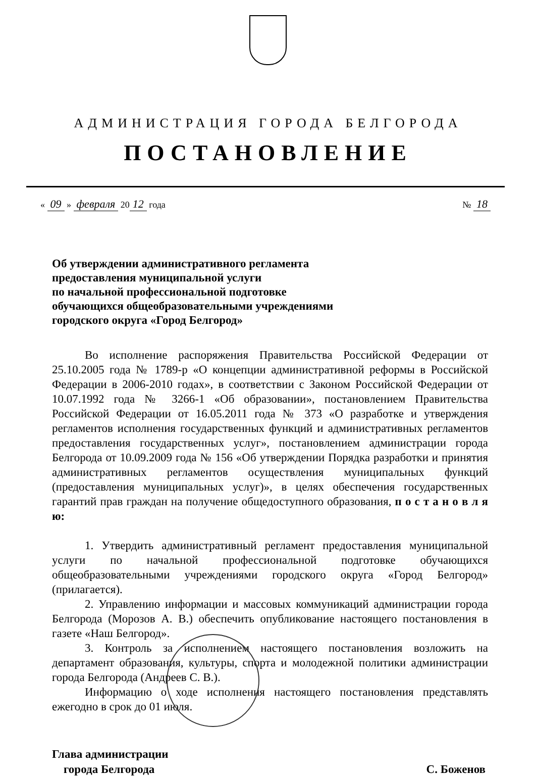АДМИНИСТРАЦИЯ ГОРОДА БЕЛГОРОДА
ПОСТАНОВЛЕНИЕ
« 09 » февраля 20 12 года № 18
Об утверждении административного регламента
предоставления муниципальной услуги
по начальной профессиональной подготовке
обучающихся общеобразовательными учреждениями
городского округа «Город Белгород»
Во исполнение распоряжения Правительства Российской Федерации от 25.10.2005 года № 1789-р «О концепции административной реформы в Российской Федерации в 2006-2010 годах», в соответствии с Законом Российской Федерации от 10.07.1992 года № 3266-1 «Об образовании», постановлением Правительства Российской Федерации от 16.05.2011 года № 373 «О разработке и утверждения регламентов исполнения государственных функций и административных регламентов предоставления государственных услуг», постановлением администрации города Белгорода от 10.09.2009 года № 156 «Об утверждении Порядка разработки и принятия административных регламентов осуществления муниципальных функций (предоставления муниципальных услуг)», в целях обеспечения государственных гарантий прав граждан на получение общедоступного образования, п о с т а н о в л я ю:
1. Утвердить административный регламент предоставления муниципальной услуги по начальной профессиональной подготовке обучающихся общеобразовательными учреждениями городского округа «Город Белгород» (прилагается).
2. Управлению информации и массовых коммуникаций администрации города Белгорода (Морозов А. В.) обеспечить опубликование настоящего постановления в газете «Наш Белгород».
3. Контроль за исполнением настоящего постановления возложить на департамент образования, культуры, спорта и молодежной политики администрации города Белгорода (Андреев С. В.).
Информацию о ходе исполнения настоящего постановления представлять ежегодно в срок до 01 июля.
Глава администрации
города Белгорода
С. Боженов